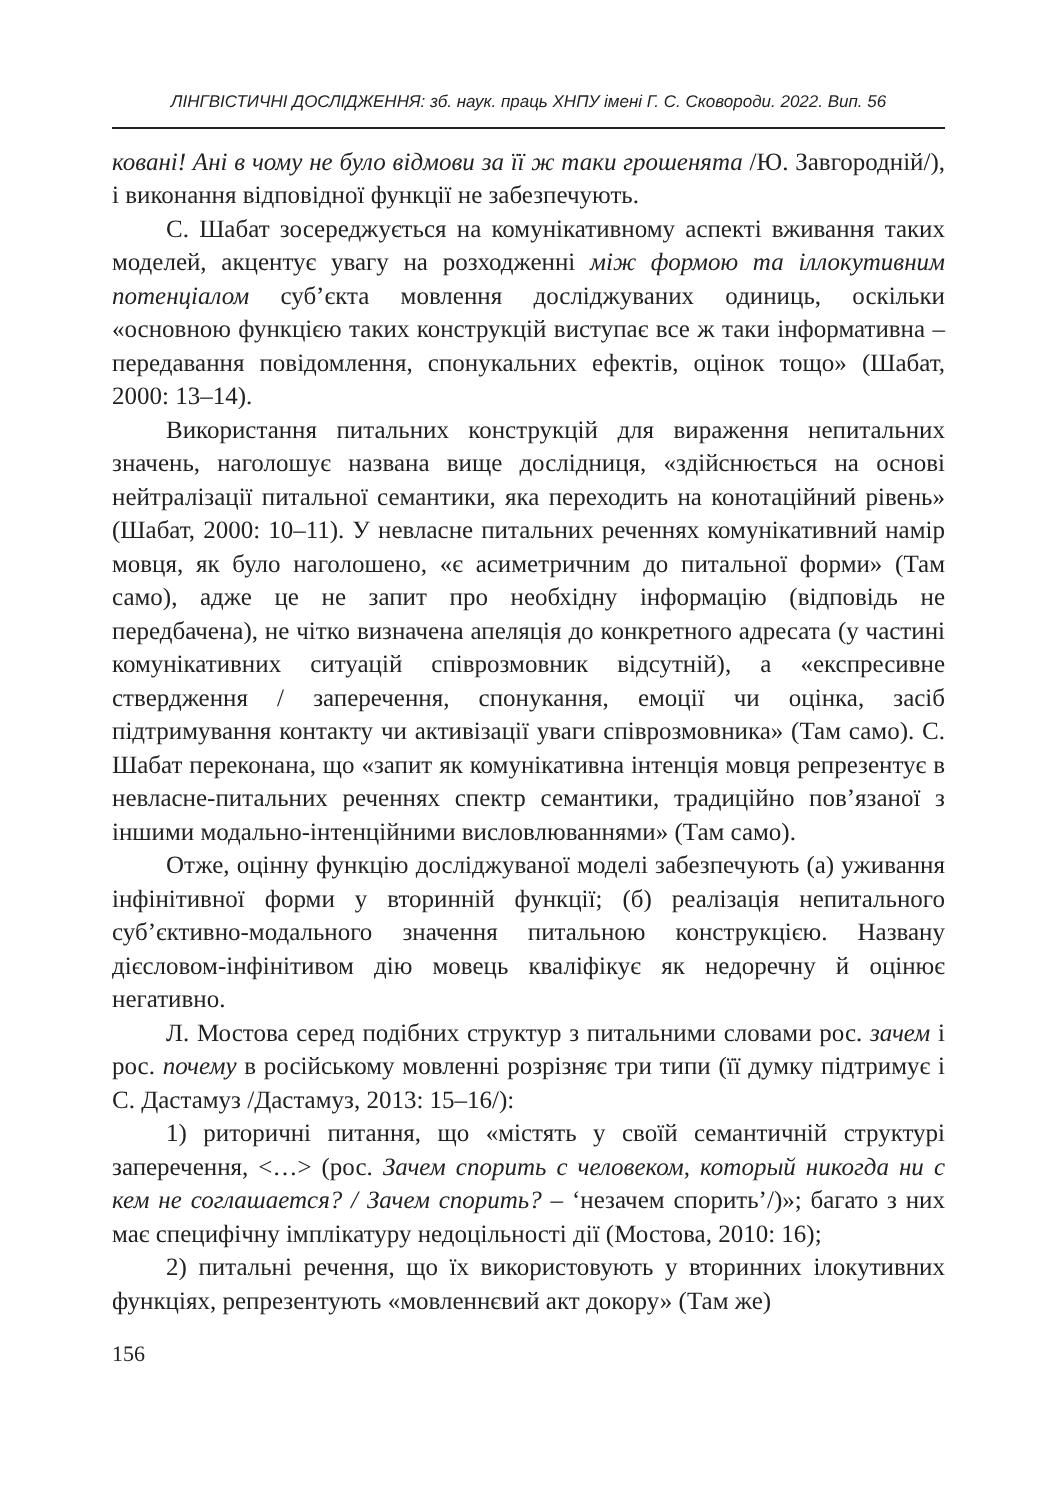ЛІНГВІСТИЧНІ ДОСЛІДЖЕННЯ: зб. наук. праць ХНПУ імені Г. С. Сковороди. 2022. Вип. 56
ковані! Ані в чому не було відмови за її ж таки грошенята /Ю. Завгородній/), і виконання відповідної функції не забезпечують.
С. Шабат зосереджується на комунікативному аспекті вживання таких моделей, акцентує увагу на розходженні між формою та іллокутивним потенціалом суб’єкта мовлення досліджуваних одиниць, оскільки «основною функцією таких конструкцій виступає все ж таки інформативна – передавання повідомлення, спонукальних ефектів, оцінок тощо» (Шабат, 2000: 13–14).
Використання питальних конструкцій для вираження непитальних значень, наголошує названа вище дослідниця, «здійснюється на основі нейтралізації питальної семантики, яка переходить на конотаційний рівень» (Шабат, 2000: 10–11). У невласне питальних реченнях комунікативний намір мовця, як було наголошено, «є асиметричним до питальної форми» (Там само), адже це не запит про необхідну інформацію (відповідь не передбачена), не чітко визначена апеляція до конкретного адресата (у частині комунікативних ситуацій співрозмовник відсутній), а «експресивне ствердження / заперечення, спонукання, емоції чи оцінка, засіб підтримування контакту чи активізації уваги співрозмовника» (Там само). С. Шабат переконана, що «запит як комунікативна інтенція мовця репрезентує в невласне-питальних реченнях спектр семантики, традиційно пов’язаної з іншими модально-інтенційними висловлюваннями» (Там само).
Отже, оцінну функцію досліджуваної моделі забезпечують (а) уживання інфінітивної форми у вторинній функції; (б) реалізація непитального суб’єктивно-модального значення питальною конструкцією. Названу дієсловом-інфінітивом дію мовець кваліфікує як недоречну й оцінює негативно.
Л. Мостова серед подібних структур з питальними словами рос. зачем і рос. почему в російському мовленні розрізняє три типи (її думку підтримує і С. Дастамуз /Дастамуз, 2013: 15–16/):
1) риторичні питання, що «містять у своїй семантичній структурі заперечення, <…> (рос. Зачем спорить с человеком, который никогда ни с кем не соглашается? / Зачем спорить? – ‘незачем спорить’/)»; багато з них має специфічну імплікатуру недоцільності дії (Мостова, 2010: 16);
2) питальні речення, що їх використовують у вторинних ілокутивних функціях, репрезентують «мовленнєвий акт докору» (Там же)
156